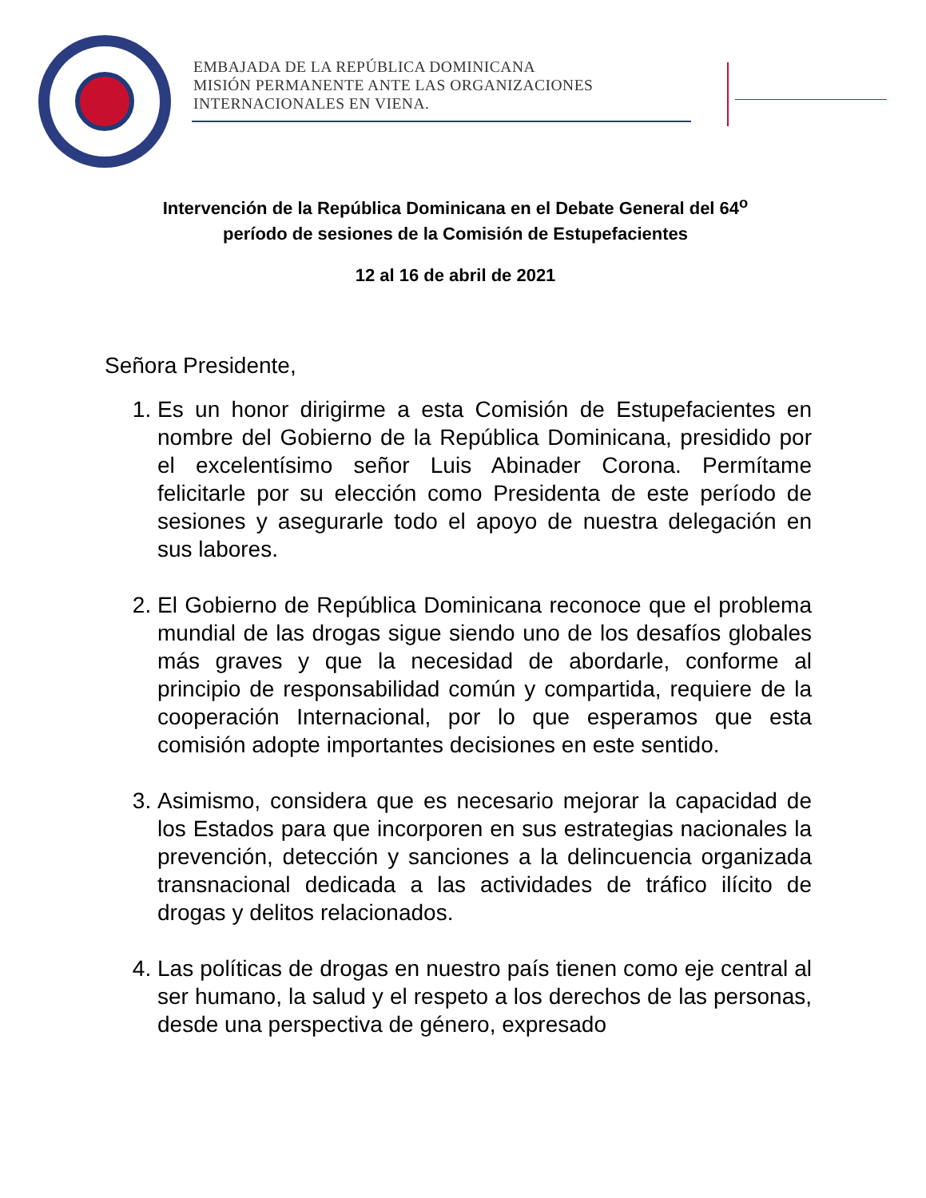EMBAJADA DE LA REPÚBLICA DOMINICANA
MISIÓN PERMANENTE ANTE LAS ORGANIZACIONES
INTERNACIONALES EN VIENA.
Intervención de la República Dominicana en el Debate General del 64<sup>o</sup>
período de sesiones de la Comisión de Estupefacientes
12 al 16 de abril de 2021
Señora Presidente,
1. Es un honor dirigirme a esta Comisión de Estupefacientes en nombre del Gobierno de la República Dominicana, presidido por el excelentísimo señor Luis Abinader Corona. Permítame felicitarle por su elección como Presidenta de este período de sesiones y asegurarle todo el apoyo de nuestra delegación en sus labores.
2. El Gobierno de República Dominicana reconoce que el problema mundial de las drogas sigue siendo uno de los desafíos globales más graves y que la necesidad de abordarle, conforme al principio de responsabilidad común y compartida, requiere de la cooperación Internacional, por lo que esperamos que esta comisión adopte importantes decisiones en este sentido.
3. Asimismo, considera que es necesario mejorar la capacidad de los Estados para que incorporen en sus estrategias nacionales la prevención, detección y sanciones a la delincuencia organizada transnacional dedicada a las actividades de tráfico ilícito de drogas y delitos relacionados.
4. Las políticas de drogas en nuestro país tienen como eje central al ser humano, la salud y el respeto a los derechos de las personas, desde una perspectiva de género, expresado